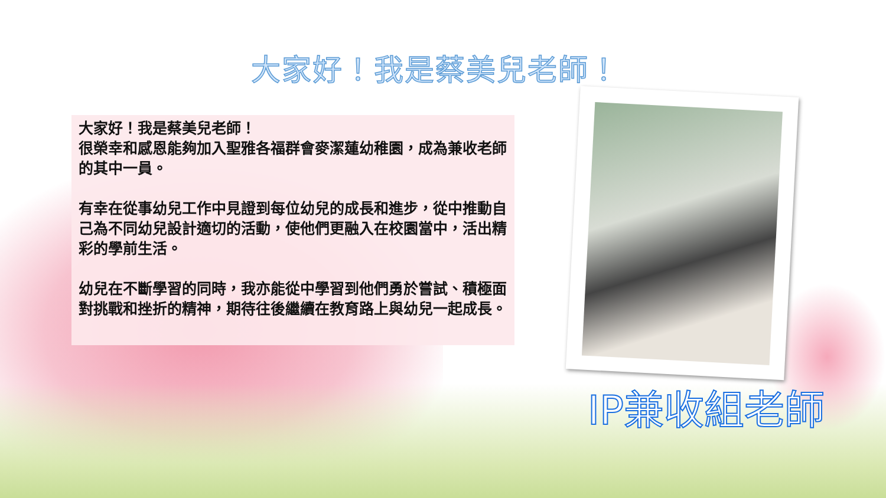大家好！我是蔡美兒老師！
大家好！我是蔡美兒老師！
很榮幸和感恩能夠加入聖雅各福群會麥潔蓮幼稚園，成為兼收老師的其中一員。
有幸在從事幼兒工作中見證到每位幼兒的成長和進步，從中推動自己為不同幼兒設計適切的活動，使他們更融入在校園當中，活出精彩的學前生活。
幼兒在不斷學習的同時，我亦能從中學習到他們勇於嘗試、積極面對挑戰和挫折的精神，期待往後繼續在教育路上與幼兒一起成長。
IP兼收組老師